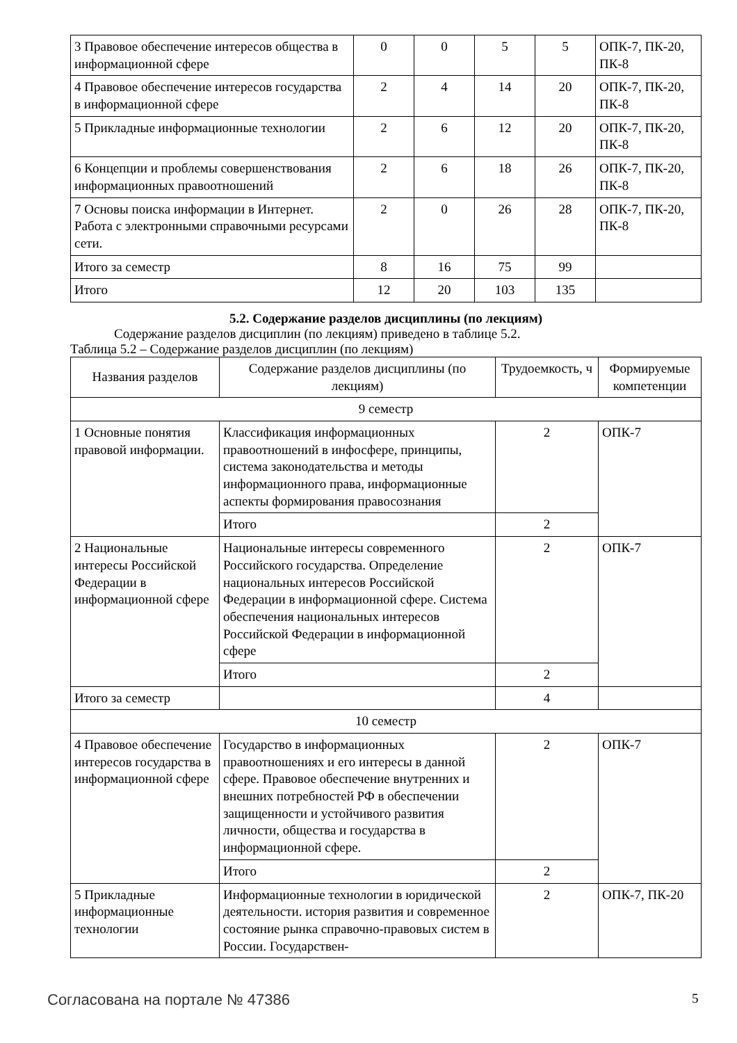| 3 Правовое обеспечение интересов общества в информационной сфере | 0 | 0 | 5 | 5 | ОПК-7, ПК-20, ПК-8 |
| 4 Правовое обеспечение интересов государства в информационной сфере | 2 | 4 | 14 | 20 | ОПК-7, ПК-20, ПК-8 |
| 5 Прикладные информационные технологии | 2 | 6 | 12 | 20 | ОПК-7, ПК-20, ПК-8 |
| 6 Концепции и проблемы совершенствования информационных правоотношений | 2 | 6 | 18 | 26 | ОПК-7, ПК-20, ПК-8 |
| 7 Основы поиска информации в Интернет. Работа с электронными справочными ресурсами сети. | 2 | 0 | 26 | 28 | ОПК-7, ПК-20, ПК-8 |
| Итого за семестр | 8 | 16 | 75 | 99 | |
| Итого | 12 | 20 | 103 | 135 | |
5.2. Содержание разделов дисциплины (по лекциям)
Содержание разделов дисциплин (по лекциям) приведено в таблице 5.2.
Таблица 5.2 – Содержание разделов дисциплин (по лекциям)
| Названия разделов | Содержание разделов дисциплины (по лекциям) | Трудоемкость, ч | Формируемые компетенции |
| --- | --- | --- | --- |
| 9 семестр | | | |
| 1 Основные понятия правовой информации. | Классификация информационных правоотношений в инфосфере, принципы, система законодательства и методы информационного права, информационные аспекты формирования правосознания | 2 | ОПК-7 |
| | Итого | 2 | |
| 2 Национальные интересы Российской Федерации в информационной сфере | Национальные интересы современного Российского государства. Определение национальных интересов Российской Федерации в информационной сфере. Система обеспечения национальных интересов Российской Федерации в информационной сфере | 2 | ОПК-7 |
| | Итого | 2 | |
| Итого за семестр | | 4 | |
| 10 семестр | | | |
| 4 Правовое обеспечение интересов государства в информационной сфере | Государство в информационных правоотношениях и его интересы в данной сфере. Правовое обеспечение внутренних и внешних потребностей РФ в обеспечении защищенности и устойчивого развития личности, общества и государства в информационной сфере. | 2 | ОПК-7 |
| | Итого | 2 | |
| 5 Прикладные информационные технологии | Информационные технологии в юридической деятельности. история развития и современное состояние рынка справочно-правовых систем в России. Государствен- | 2 | ОПК-7, ПК-20 |
Согласована на портале № 47386 5